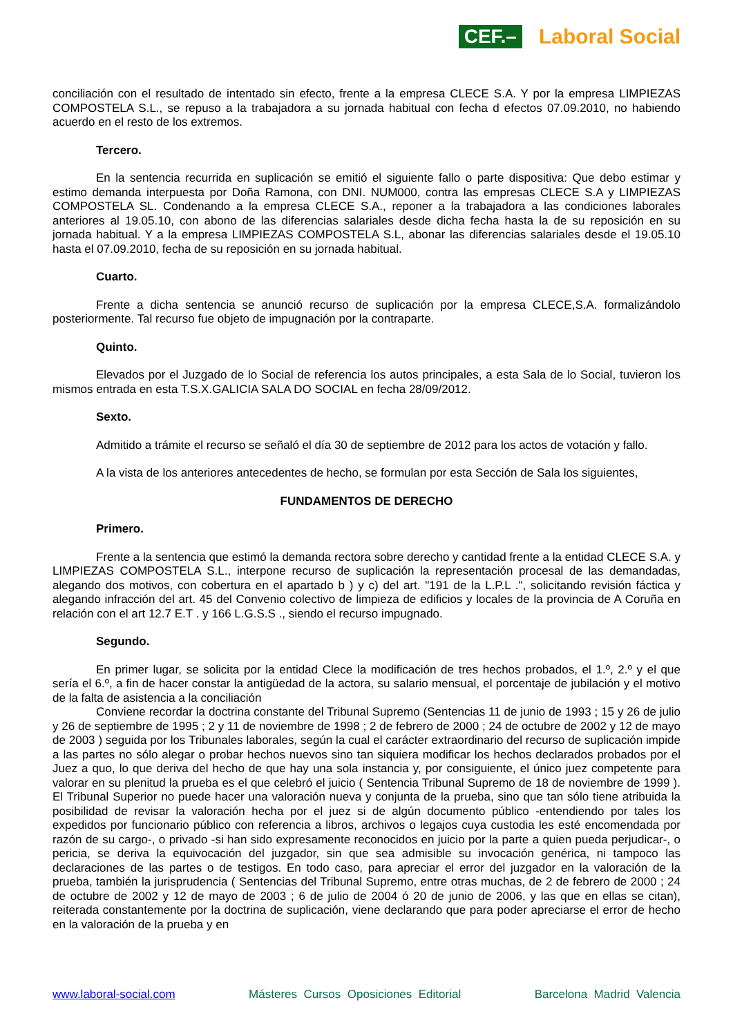CEF.– Laboral Social
conciliación con el resultado de intentado sin efecto, frente a la empresa CLECE S.A. Y por la empresa LIMPIEZAS COMPOSTELA S.L., se repuso a la trabajadora a su jornada habitual con fecha d efectos 07.09.2010, no habiendo acuerdo en el resto de los extremos.
Tercero.
En la sentencia recurrida en suplicación se emitió el siguiente fallo o parte dispositiva: Que debo estimar y estimo demanda interpuesta por Doña Ramona, con DNI. NUM000, contra las empresas CLECE S.A y LIMPIEZAS COMPOSTELA SL. Condenando a la empresa CLECE S.A., reponer a la trabajadora a las condiciones laborales anteriores al 19.05.10, con abono de las diferencias salariales desde dicha fecha hasta la de su reposición en su jornada habitual. Y a la empresa LIMPIEZAS COMPOSTELA S.L, abonar las diferencias salariales desde el 19.05.10 hasta el 07.09.2010, fecha de su reposición en su jornada habitual.
Cuarto.
Frente a dicha sentencia se anunció recurso de suplicación por la empresa CLECE,S.A. formalizándolo posteriormente. Tal recurso fue objeto de impugnación por la contraparte.
Quinto.
Elevados por el Juzgado de lo Social de referencia los autos principales, a esta Sala de lo Social, tuvieron los mismos entrada en esta T.S.X.GALICIA SALA DO SOCIAL en fecha 28/09/2012.
Sexto.
Admitido a trámite el recurso se señaló el día 30 de septiembre de 2012 para los actos de votación y fallo.
A la vista de los anteriores antecedentes de hecho, se formulan por esta Sección de Sala los siguientes,
FUNDAMENTOS DE DERECHO
Primero.
Frente a la sentencia que estimó la demanda rectora sobre derecho y cantidad frente a la entidad CLECE S.A. y LIMPIEZAS COMPOSTELA S.L., interpone recurso de suplicación la representación procesal de las demandadas, alegando dos motivos, con cobertura en el apartado b ) y c) del art. "191 de la L.P.L .", solicitando revisión fáctica y alegando infracción del art. 45 del Convenio colectivo de limpieza de edificios y locales de la provincia de A Coruña en relación con el art 12.7 E.T . y 166 L.G.S.S ., siendo el recurso impugnado.
Segundo.
En primer lugar, se solicita por la entidad Clece la modificación de tres hechos probados, el 1.º, 2.º y el que sería el 6.º, a fin de hacer constar la antigüedad de la actora, su salario mensual, el porcentaje de jubilación y el motivo de la falta de asistencia a la conciliación
Conviene recordar la doctrina constante del Tribunal Supremo (Sentencias 11 de junio de 1993 ; 15 y 26 de julio y 26 de septiembre de 1995 ; 2 y 11 de noviembre de 1998 ; 2 de febrero de 2000 ; 24 de octubre de 2002 y 12 de mayo de 2003 ) seguida por los Tribunales laborales, según la cual el carácter extraordinario del recurso de suplicación impide a las partes no sólo alegar o probar hechos nuevos sino tan siquiera modificar los hechos declarados probados por el Juez a quo, lo que deriva del hecho de que hay una sola instancia y, por consiguiente, el único juez competente para valorar en su plenitud la prueba es el que celebró el juicio ( Sentencia Tribunal Supremo de 18 de noviembre de 1999 ). El Tribunal Superior no puede hacer una valoración nueva y conjunta de la prueba, sino que tan sólo tiene atribuida la posibilidad de revisar la valoración hecha por el juez si de algún documento público -entendiendo por tales los expedidos por funcionario público con referencia a libros, archivos o legajos cuya custodia les esté encomendada por razón de su cargo-, o privado -si han sido expresamente reconocidos en juicio por la parte a quien pueda perjudicar-, o pericia, se deriva la equivocación del juzgador, sin que sea admisible su invocación genérica, ni tampoco las declaraciones de las partes o de testigos. En todo caso, para apreciar el error del juzgador en la valoración de la prueba, también la jurisprudencia ( Sentencias del Tribunal Supremo, entre otras muchas, de 2 de febrero de 2000 ; 24 de octubre de 2002 y 12 de mayo de 2003 ; 6 de julio de 2004 ó 20 de junio de 2006, y las que en ellas se citan), reiterada constantemente por la doctrina de suplicación, viene declarando que para poder apreciarse el error de hecho en la valoración de la prueba y en
www.laboral-social.com Másteres Cursos Oposiciones Editorial Barcelona Madrid Valencia